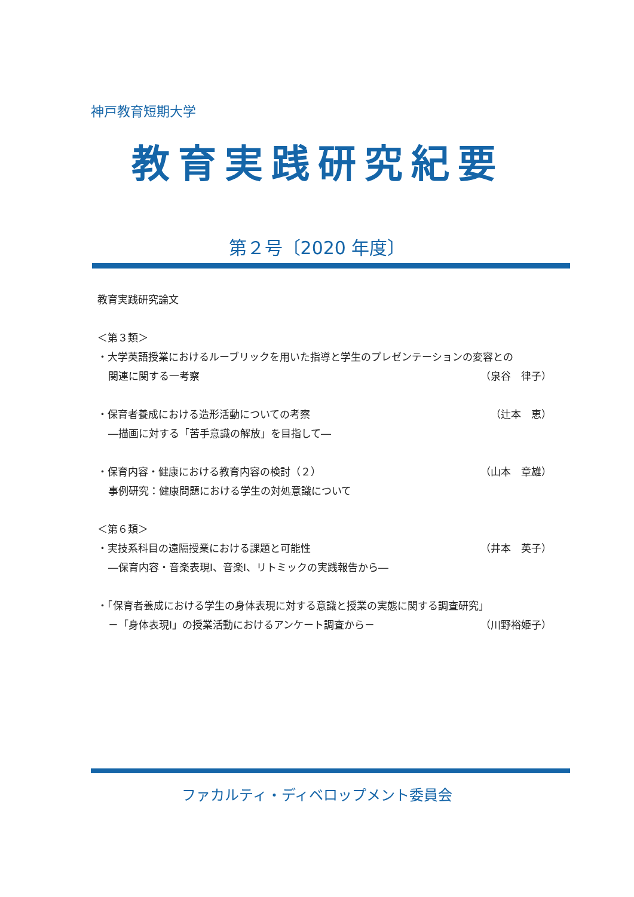神戸教育短期大学
教育実践研究紀要
第２号〔2020 年度〕
教育実践研究論文
＜第３類＞
・大学英語授業におけるルーブリックを用いた指導と学生のプレゼンテーションの変容との
関連に関する一考察 （泉谷　律子）
・保育者養成における造形活動についての考察 （辻本　恵）
―描画に対する「苦手意識の解放」を目指して―
・保育内容・健康における教育内容の検討（２） （山本　章雄）
事例研究：健康問題における学生の対処意識について
＜第６類＞
・実技系科目の遠隔授業における課題と可能性 （井本　英子）
―保育内容・音楽表現Ⅰ、音楽Ⅰ、リトミックの実践報告から―
・「保育者養成における学生の身体表現に対する意識と授業の実態に関する調査研究」
－「身体表現Ⅰ」の授業活動におけるアンケート調査から－ （川野裕姫子）
ファカルティ・ディベロップメント委員会